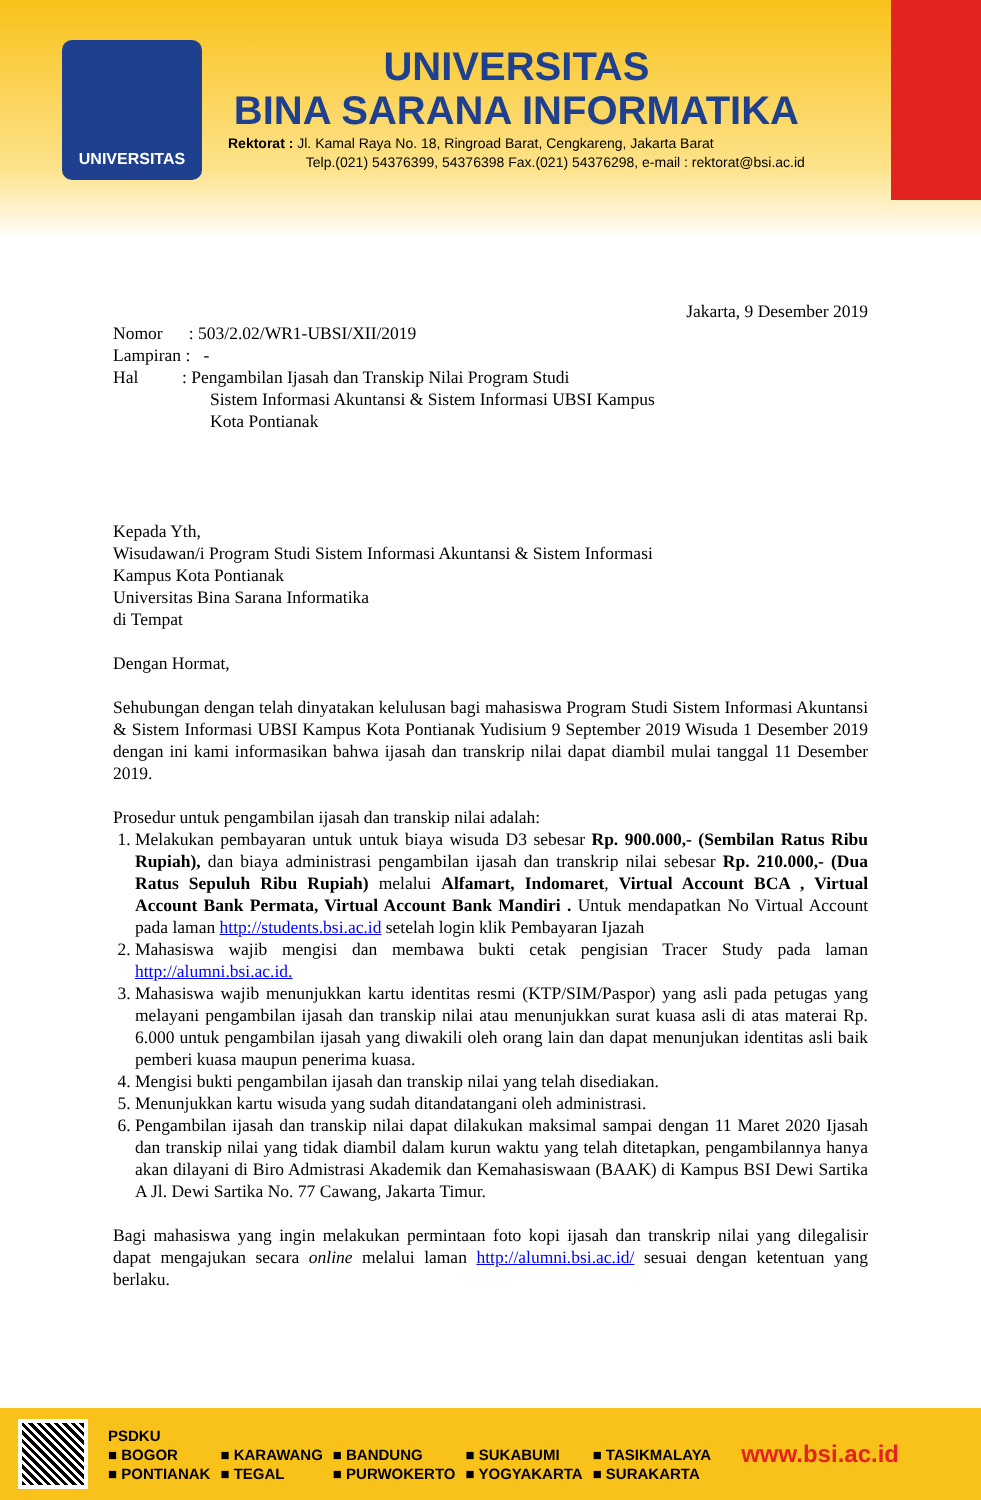UNIVERSITAS
UNIVERSITAS
BINA SARANA INFORMATIKA
Rektorat : Jl. Kamal Raya No. 18, Ringroad Barat, Cengkareng, Jakarta Barat
Telp.(021) 54376399, 54376398 Fax.(021) 54376298, e-mail : rektorat@bsi.ac.id
Jakarta, 9 Desember 2019
Nomor : 503/2.02/WR1-UBSI/XII/2019
Lampiran : -
Hal : Pengambilan Ijasah dan Transkip Nilai Program Studi
Sistem Informasi Akuntansi & Sistem Informasi UBSI Kampus
Kota Pontianak
Kepada Yth,
Wisudawan/i Program Studi Sistem Informasi Akuntansi & Sistem Informasi
Kampus Kota Pontianak
Universitas Bina Sarana Informatika
di Tempat
Dengan Hormat,
Sehubungan dengan telah dinyatakan kelulusan bagi mahasiswa Program Studi Sistem Informasi Akuntansi & Sistem Informasi UBSI Kampus Kota Pontianak Yudisium 9 September 2019 Wisuda 1 Desember 2019 dengan ini kami informasikan bahwa ijasah dan transkrip nilai dapat diambil mulai tanggal 11 Desember 2019.
Prosedur untuk pengambilan ijasah dan transkip nilai adalah:
1. Melakukan pembayaran untuk untuk biaya wisuda D3 sebesar Rp. 900.000,- (Sembilan Ratus Ribu Rupiah), dan biaya administrasi pengambilan ijasah dan transkrip nilai sebesar Rp. 210.000,- (Dua Ratus Sepuluh Ribu Rupiah) melalui Alfamart, Indomaret, Virtual Account BCA , Virtual Account Bank Permata, Virtual Account Bank Mandiri . Untuk mendapatkan No Virtual Account pada laman http://students.bsi.ac.id setelah login klik Pembayaran Ijazah
2. Mahasiswa wajib mengisi dan membawa bukti cetak pengisian Tracer Study pada laman http://alumni.bsi.ac.id.
3. Mahasiswa wajib menunjukkan kartu identitas resmi (KTP/SIM/Paspor) yang asli pada petugas yang melayani pengambilan ijasah dan transkip nilai atau menunjukkan surat kuasa asli di atas materai Rp. 6.000 untuk pengambilan ijasah yang diwakili oleh orang lain dan dapat menunjukan identitas asli baik pemberi kuasa maupun penerima kuasa.
4. Mengisi bukti pengambilan ijasah dan transkip nilai yang telah disediakan.
5. Menunjukkan kartu wisuda yang sudah ditandatangani oleh administrasi.
6. Pengambilan ijasah dan transkip nilai dapat dilakukan maksimal sampai dengan 11 Maret 2020 Ijasah dan transkip nilai yang tidak diambil dalam kurun waktu yang telah ditetapkan, pengambilannya hanya akan dilayani di Biro Admistrasi Akademik dan Kemahasiswaan (BAAK) di Kampus BSI Dewi Sartika A Jl. Dewi Sartika No. 77 Cawang, Jakarta Timur.
Bagi mahasiswa yang ingin melakukan permintaan foto kopi ijasah dan transkrip nilai yang dilegalisir dapat mengajukan secara online melalui laman http://alumni.bsi.ac.id/ sesuai dengan ketentuan yang berlaku.
| PSDKU | | | | |
| ■ BOGOR | ■ KARAWANG | ■ BANDUNG | ■ SUKABUMI | ■ TASIKMALAYA |
| ■ PONTIANAK | ■ TEGAL | ■ PURWOKERTO | ■ YOGYAKARTA | ■ SURAKARTA |
www.bsi.ac.id